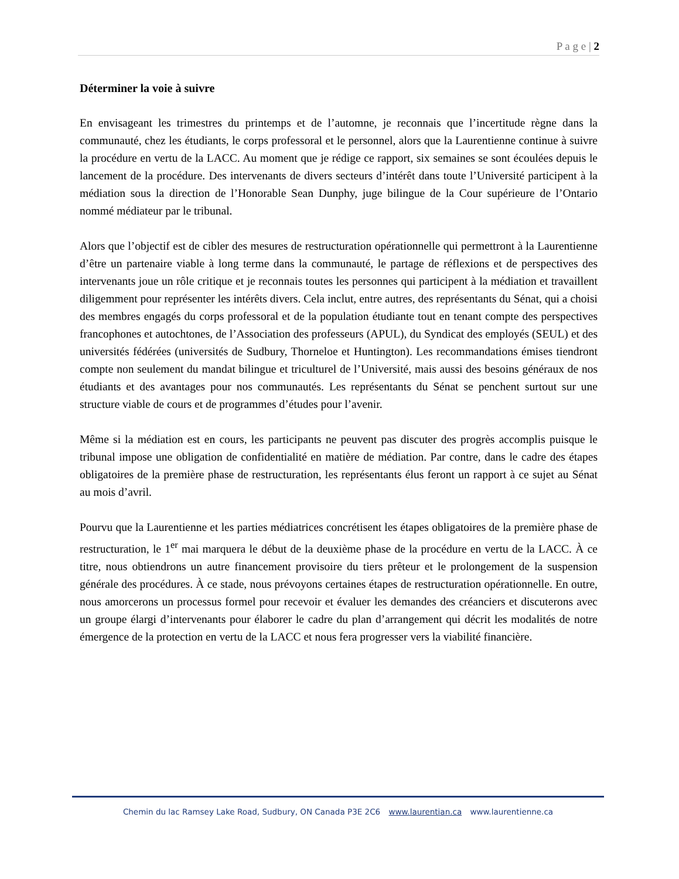P a g e | 2
Déterminer la voie à suivre
En envisageant les trimestres du printemps et de l’automne, je reconnais que l’incertitude règne dans la communauté, chez les étudiants, le corps professoral et le personnel, alors que la Laurentienne continue à suivre la procédure en vertu de la LACC. Au moment que je rédige ce rapport, six semaines se sont écoulées depuis le lancement de la procédure. Des intervenants de divers secteurs d’intérêt dans toute l’Université participent à la médiation sous la direction de l’Honorable Sean Dunphy, juge bilingue de la Cour supérieure de l’Ontario nommé médiateur par le tribunal.
Alors que l’objectif est de cibler des mesures de restructuration opérationnelle qui permettront à la Laurentienne d’être un partenaire viable à long terme dans la communauté, le partage de réflexions et de perspectives des intervenants joue un rôle critique et je reconnais toutes les personnes qui participent à la médiation et travaillent diligemment pour représenter les intérêts divers. Cela inclut, entre autres, des représentants du Sénat, qui a choisi des membres engagés du corps professoral et de la population étudiante tout en tenant compte des perspectives francophones et autochtones, de l’Association des professeurs (APUL), du Syndicat des employés (SEUL) et des universités fédérées (universités de Sudbury, Thorneloe et Huntington). Les recommandations émises tiendront compte non seulement du mandat bilingue et triculturel de l’Université, mais aussi des besoins généraux de nos étudiants et des avantages pour nos communautés. Les représentants du Sénat se penchent surtout sur une structure viable de cours et de programmes d’études pour l’avenir.
Même si la médiation est en cours, les participants ne peuvent pas discuter des progrès accomplis puisque le tribunal impose une obligation de confidentialité en matière de médiation. Par contre, dans le cadre des étapes obligatoires de la première phase de restructuration, les représentants élus feront un rapport à ce sujet au Sénat au mois d’avril.
Pourvu que la Laurentienne et les parties médiatrices concrétisent les étapes obligatoires de la première phase de restructuration, le 1<sup>er</sup> mai marquera le début de la deuxième phase de la procédure en vertu de la LACC. À ce titre, nous obtiendrons un autre financement provisoire du tiers prêteur et le prolongement de la suspension générale des procédures. À ce stade, nous prévoyons certaines étapes de restructuration opérationnelle. En outre, nous amorcerons un processus formel pour recevoir et évaluer les demandes des créanciers et discuterons avec un groupe élargi d’intervenants pour élaborer le cadre du plan d’arrangement qui décrit les modalités de notre émergence de la protection en vertu de la LACC et nous fera progresser vers la viabilité financière.
Chemin du lac Ramsey Lake Road, Sudbury, ON Canada P3E 2C6 www.laurentian.ca www.laurentienne.ca